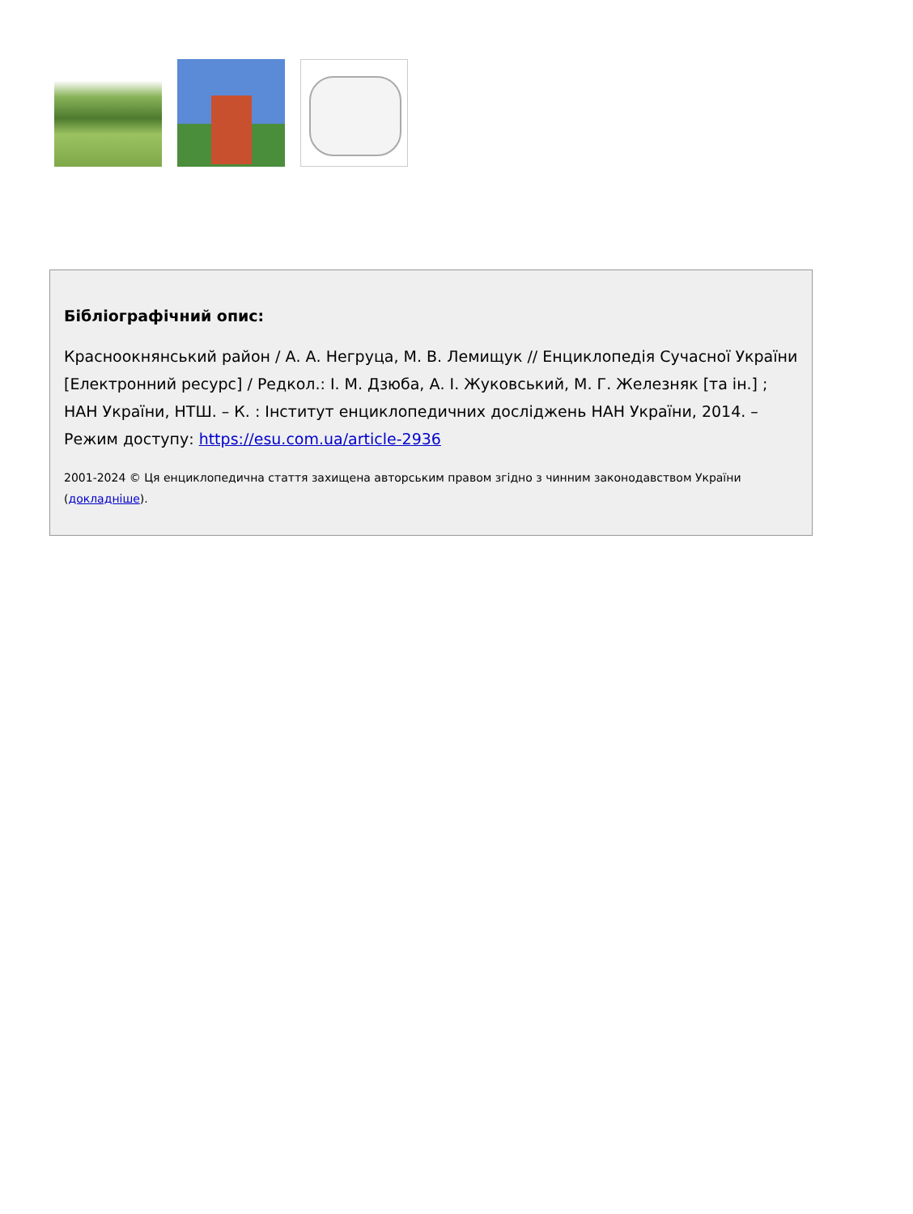Бібліографічний опис:
Красноокнянський район / А. А. Негруца, М. В. Лемищук // Енциклопедія Сучасної України [Електронний ресурс] / Редкол.: І. М. Дзюба, А. І. Жуковський, М. Г. Железняк [та ін.] ; НАН України, НТШ. – К. : Інститут енциклопедичних досліджень НАН України, 2014. – Режим доступу: https://esu.com.ua/article-2936
2001-2024 © Ця енциклопедична стаття захищена авторським правом згідно з чинним законодавством України (докладніше).